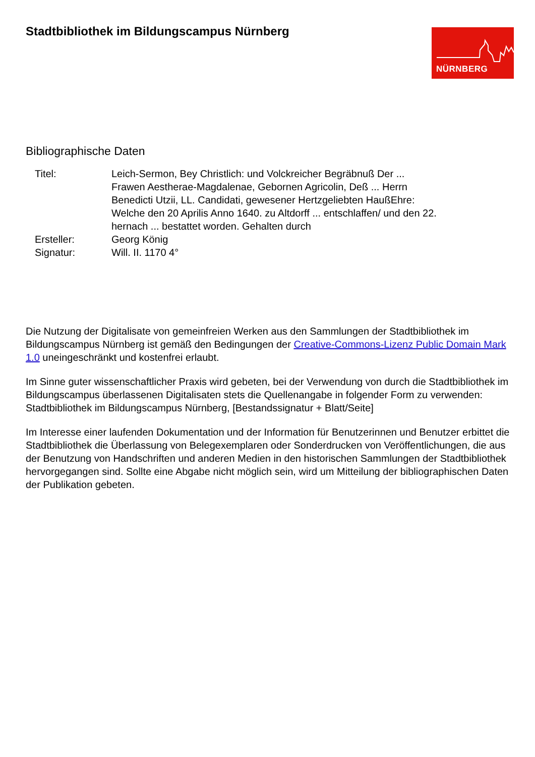Stadtbibliothek im Bildungscampus Nürnberg
NÜRNBERG
Bibliographische Daten
Titel: Leich-Sermon, Bey Christlich: und Volckreicher Begräbnuß Der ... Frawen Aestherae-Magdalenae, Gebornen Agricolin, Deß ... Herrn Benedicti Utzii, LL. Candidati, gewesener Hertzgeliebten HaußEhre: Welche den 20 Aprilis Anno 1640. zu Altdorff ... entschlaffen/ und den 22. hernach ... bestattet worden. Gehalten durch
Ersteller: Georg König
Signatur: Will. II. 1170 4°
Die Nutzung der Digitalisate von gemeinfreien Werken aus den Sammlungen der Stadtbibliothek im Bildungscampus Nürnberg ist gemäß den Bedingungen der Creative-Commons-Lizenz Public Domain Mark 1.0 uneingeschränkt und kostenfrei erlaubt.
Im Sinne guter wissenschaftlicher Praxis wird gebeten, bei der Verwendung von durch die Stadtbibliothek im Bildungscampus überlassenen Digitalisaten stets die Quellenangabe in folgender Form zu verwenden: Stadtbibliothek im Bildungscampus Nürnberg, [Bestandssignatur + Blatt/Seite]
Im Interesse einer laufenden Dokumentation und der Information für Benutzerinnen und Benutzer erbittet die Stadtbibliothek die Überlassung von Belegexemplaren oder Sonderdrucken von Veröffentlichungen, die aus der Benutzung von Handschriften und anderen Medien in den historischen Sammlungen der Stadtbibliothek hervorgegangen sind. Sollte eine Abgabe nicht möglich sein, wird um Mitteilung der bibliographischen Daten der Publikation gebeten.